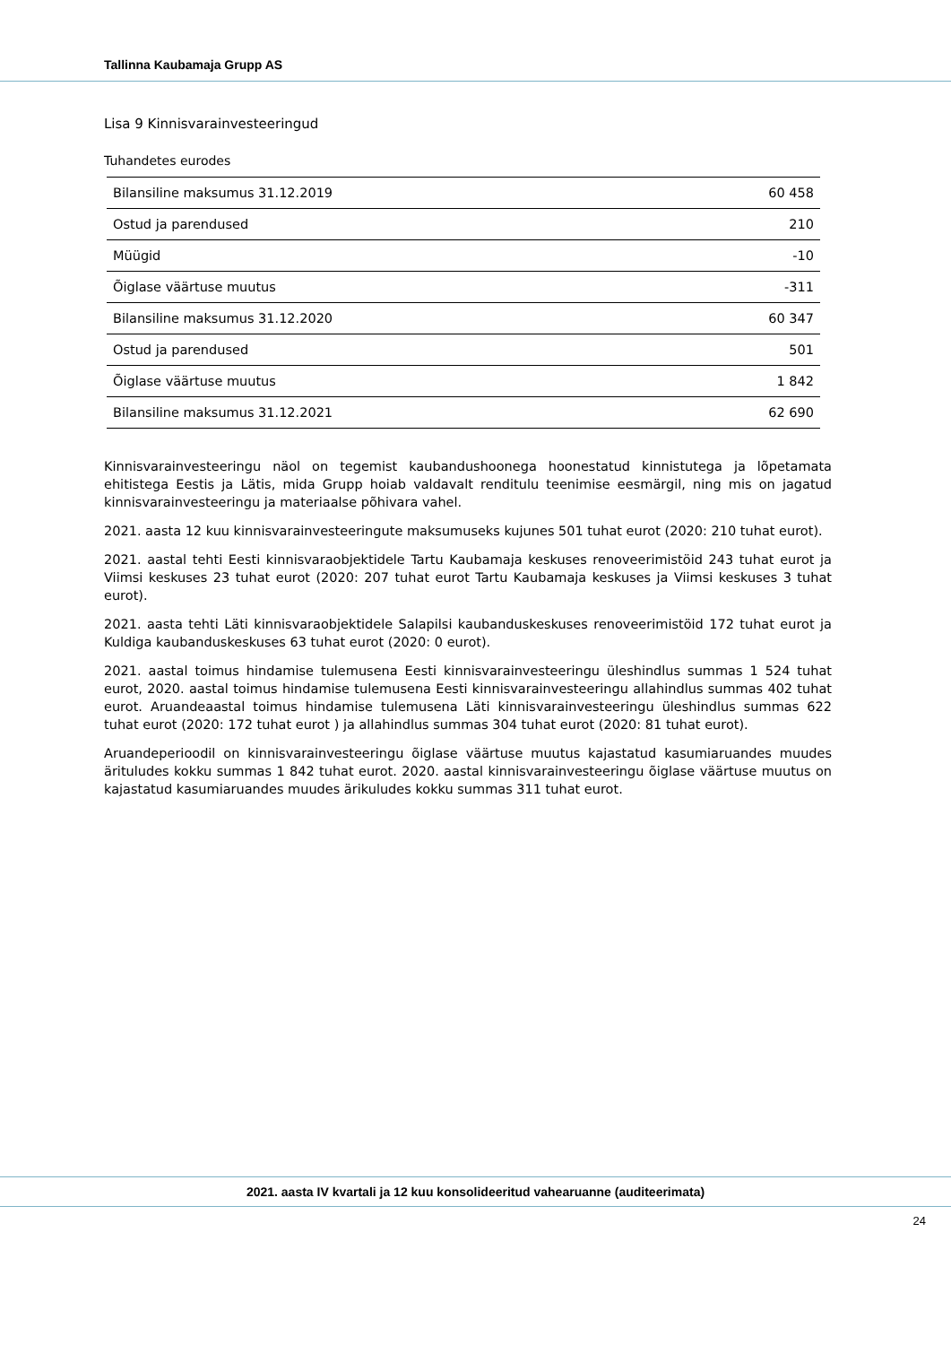Tallinna Kaubamaja Grupp AS
Lisa 9 Kinnisvarainvesteeringud
Tuhandetes eurodes
| Bilansiline maksumus 31.12.2019 | 60 458 |
| Ostud ja parendused | 210 |
| Müügid | -10 |
| Õiglase väärtuse muutus | -311 |
| Bilansiline maksumus 31.12.2020 | 60 347 |
| Ostud ja parendused | 501 |
| Õiglase väärtuse muutus | 1 842 |
| Bilansiline maksumus 31.12.2021 | 62 690 |
Kinnisvarainvesteeringu näol on tegemist kaubandushoonega hoonestatud kinnistutega ja lõpetamata ehitistega Eestis ja Lätis, mida Grupp hoiab valdavalt renditulu teenimise eesmärgil, ning mis on jagatud kinnisvarainvesteeringu ja materiaalse põhivara vahel.
2021. aasta 12 kuu kinnisvarainvesteeringute maksumuseks kujunes 501 tuhat eurot (2020: 210 tuhat eurot).
2021. aastal tehti Eesti kinnisvaraobjektidele Tartu Kaubamaja keskuses renoveerimistöid 243 tuhat eurot ja Viimsi keskuses 23 tuhat eurot (2020: 207 tuhat eurot Tartu Kaubamaja keskuses ja Viimsi keskuses 3 tuhat eurot).
2021. aasta tehti Läti kinnisvaraobjektidele Salapilsi kaubanduskeskuses renoveerimistöid 172 tuhat eurot ja Kuldiga kaubanduskeskuses 63 tuhat eurot (2020: 0 eurot).
2021. aastal toimus hindamise tulemusena Eesti kinnisvarainvesteeringu üleshindlus summas 1 524 tuhat eurot, 2020. aastal toimus hindamise tulemusena Eesti kinnisvarainvesteeringu allahindlus summas 402 tuhat eurot. Aruandeaastal toimus hindamise tulemusena Läti kinnisvarainvesteeringu üleshindlus summas 622 tuhat eurot (2020: 172 tuhat eurot ) ja allahindlus summas 304 tuhat eurot (2020: 81 tuhat eurot).
Aruandeperioodil on kinnisvarainvesteeringu õiglase väärtuse muutus kajastatud kasumiaruandes muudes ärituludes kokku summas 1 842 tuhat eurot. 2020. aastal kinnisvarainvesteeringu õiglase väärtuse muutus on kajastatud kasumiaruandes muudes ärikuludes kokku summas 311 tuhat eurot.
2021. aasta IV kvartali ja 12 kuu konsolideeritud vahearuanne (auditeerimata)
24